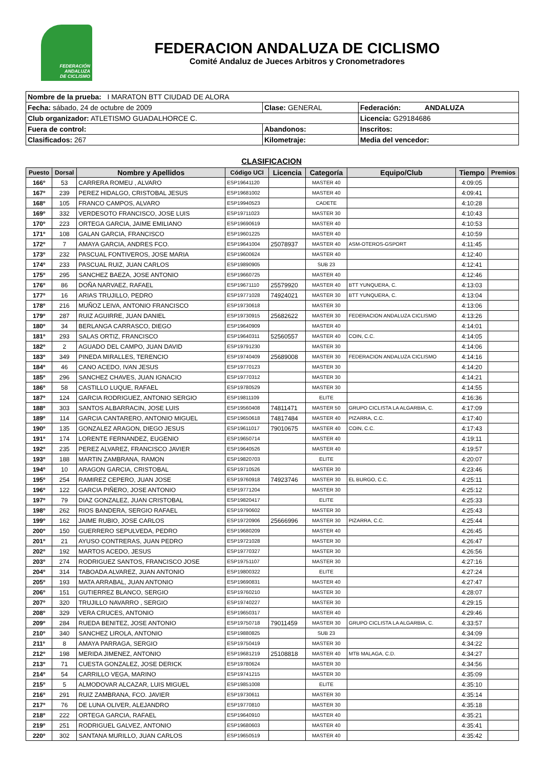FEDERACIÓN
ANDALUZA
DE CICLISMO
FEDERACION ANDALUZA DE CICLISMO
Comité Andaluz de Jueces Arbitros y Cronometradores
| Nombre de la prueba: I MARATON BTT CIUDAD DE ALORA | | |
| Fecha: sábado, 24 de octubre de 2009 | Clase: GENERAL | Federación: ANDALUZA |
| Club organizador: ATLETISMO GUADALHORCE C. | | Licencia: G29184686 |
| Fuera de control: | Abandonos: | Inscritos: |
| Clasificados: 267 | Kilometraje: | Media del vencedor: |
CLASIFICACION
| Puesto | Dorsal | Nombre y Apellidos | Código UCI | Licencia | Categoría | Equipo/Club | Tiempo | Premios |
| --- | --- | --- | --- | --- | --- | --- | --- | --- |
| 166º | 53 | CARRERA ROMEU , ALVARO | ESP19641120 | | MASTER 40 | | 4:09:05 | |
| 167º | 239 | PEREZ HIDALGO, CRISTOBAL JESUS | ESP19681002 | | MASTER 40 | | 4:09:41 | |
| 168º | 105 | FRANCO CAMPOS, ALVARO | ESP19940523 | | CADETE | | 4:10:28 | |
| 169º | 332 | VERDESOTO FRANCISCO, JOSE LUIS | ESP19711023 | | MASTER 30 | | 4:10:43 | |
| 170º | 223 | ORTEGA GARCIA, JAIME EMILIANO | ESP19690619 | | MASTER 40 | | 4:10:53 | |
| 171º | 108 | GALAN GARCIA, FRANCISCO | ESP19601225 | | MASTER 40 | | 4:10:59 | |
| 172º | 7 | AMAYA GARCIA, ANDRES FCO. | ESP19641004 | 25078937 | MASTER 40 | ASM-OTEROS-GSPORT | 4:11:45 | |
| 173º | 232 | PASCUAL FONTIVEROS, JOSE MARIA | ESP19600624 | | MASTER 40 | | 4:12:40 | |
| 174º | 233 | PASCUAL RUIZ, JUAN CARLOS | ESP19890905 | | SUB 23 | | 4:12:41 | |
| 175º | 295 | SANCHEZ BAEZA, JOSE ANTONIO | ESP19660725 | | MASTER 40 | | 4:12:46 | |
| 176º | 86 | DOÑA NARVAEZ, RAFAEL | ESP19671110 | 25579920 | MASTER 40 | BTT YUNQUERA, C. | 4:13:03 | |
| 177º | 16 | ARIAS TRUJILLO, PEDRO | ESP19771028 | 74924021 | MASTER 30 | BTT YUNQUERA, C. | 4:13:04 | |
| 178º | 216 | MUÑOZ LEIVA, ANTONIO FRANCISCO | ESP19730618 | | MASTER 30 | | 4:13:06 | |
| 179º | 287 | RUIZ AGUIRRE, JUAN DANIEL | ESP19730915 | 25682622 | MASTER 30 | FEDERACION ANDALUZA CICLISMO | 4:13:26 | |
| 180º | 34 | BERLANGA CARRASCO, DIEGO | ESP19640909 | | MASTER 40 | | 4:14:01 | |
| 181º | 293 | SALAS ORTIZ, FRANCISCO | ESP19640311 | 52560557 | MASTER 40 | COIN, C.C. | 4:14:05 | |
| 182º | 2 | AGUADO DEL CAMPO, JUAN DAVID | ESP19791230 | | MASTER 30 | | 4:14:06 | |
| 183º | 349 | PINEDA MIRALLES, TERENCIO | ESP19740409 | 25689008 | MASTER 30 | FEDERACION ANDALUZA CICLISMO | 4:14:16 | |
| 184º | 46 | CANO ACEDO, IVAN JESUS | ESP19770123 | | MASTER 30 | | 4:14:20 | |
| 185º | 296 | SANCHEZ CHAVES, JUAN IGNACIO | ESP19770312 | | MASTER 30 | | 4:14:21 | |
| 186º | 58 | CASTILLO LUQUE, RAFAEL | ESP19780529 | | MASTER 30 | | 4:14:55 | |
| 187º | 124 | GARCIA RODRIGUEZ, ANTONIO SERGIO | ESP19811109 | | ELITE | | 4:16:36 | |
| 188º | 303 | SANTOS ALBARRACIN, JOSE LUIS | ESP19560408 | 74811471 | MASTER 50 | GRUPO CICLISTA LA ALGARBIA, C. | 4:17:09 | |
| 189º | 114 | GARCIA CANTARERO, ANTONIO MIGUEL | ESP19650618 | 74817484 | MASTER 40 | PIZARRA, C.C. | 4:17:40 | |
| 190º | 135 | GONZALEZ ARAGON, DIEGO JESUS | ESP19611017 | 79010675 | MASTER 40 | COIN, C.C. | 4:17:43 | |
| 191º | 174 | LORENTE FERNANDEZ, EUGENIO | ESP19650714 | | MASTER 40 | | 4:19:11 | |
| 192º | 235 | PEREZ ALVAREZ, FRANCISCO JAVIER | ESP19640526 | | MASTER 40 | | 4:19:57 | |
| 193º | 188 | MARTIN ZAMBRANA, RAMON | ESP19820703 | | ELITE | | 4:20:07 | |
| 194º | 10 | ARAGON GARCIA, CRISTOBAL | ESP19710526 | | MASTER 30 | | 4:23:46 | |
| 195º | 254 | RAMIREZ CEPERO, JUAN JOSE | ESP19760918 | 74923746 | MASTER 30 | EL BURGO, C.C. | 4:25:11 | |
| 196º | 122 | GARCIA PIÑERO, JOSE ANTONIO | ESP19771204 | | MASTER 30 | | 4:25:12 | |
| 197º | 79 | DIAZ GONZALEZ, JUAN CRISTOBAL | ESP19820417 | | ELITE | | 4:25:33 | |
| 198º | 262 | RIOS BANDERA, SERGIO RAFAEL | ESP19790602 | | MASTER 30 | | 4:25:43 | |
| 199º | 162 | JAIME RUBIO, JOSE CARLOS | ESP19720906 | 25666996 | MASTER 30 | PIZARRA, C.C. | 4:25:44 | |
| 200º | 150 | GUERRERO SEPULVEDA, PEDRO | ESP19680209 | | MASTER 40 | | 4:26:45 | |
| 201º | 21 | AYUSO CONTRERAS, JUAN PEDRO | ESP19721028 | | MASTER 30 | | 4:26:47 | |
| 202º | 192 | MARTOS ACEDO, JESUS | ESP19770327 | | MASTER 30 | | 4:26:56 | |
| 203º | 274 | RODRIGUEZ SANTOS, FRANCISCO JOSE | ESP19751107 | | MASTER 30 | | 4:27:16 | |
| 204º | 314 | TABOADA ALVAREZ, JUAN ANTONIO | ESP19800322 | | ELITE | | 4:27:24 | |
| 205º | 193 | MATA ARRABAL, JUAN ANTONIO | ESP19690831 | | MASTER 40 | | 4:27:47 | |
| 206º | 151 | GUTIERREZ BLANCO, SERGIO | ESP19760210 | | MASTER 30 | | 4:28:07 | |
| 207º | 320 | TRUJILLO NAVARRO , SERGIO | ESP19740227 | | MASTER 30 | | 4:29:15 | |
| 208º | 329 | VERA CRUCES, ANTONIO | ESP19650317 | | MASTER 40 | | 4:29:46 | |
| 209º | 284 | RUEDA BENITEZ, JOSE ANTONIO | ESP19750718 | 79011459 | MASTER 30 | GRUPO CICLISTA LA ALGARBIA, C. | 4:33:57 | |
| 210º | 340 | SANCHEZ LIROLA, ANTONIO | ESP19880825 | | SUB 23 | | 4:34:09 | |
| 211º | 8 | AMAYA PARRAGA, SERGIO | ESP19750419 | | MASTER 30 | | 4:34:22 | |
| 212º | 198 | MERIDA JIMENEZ, ANTONIO | ESP19681219 | 25108818 | MASTER 40 | MTB MALAGA, C.D. | 4:34:27 | |
| 213º | 71 | CUESTA GONZALEZ, JOSE DERICK | ESP19780624 | | MASTER 30 | | 4:34:56 | |
| 214º | 54 | CARRILLO VEGA, MARINO | ESP19741215 | | MASTER 30 | | 4:35:09 | |
| 215º | 5 | ALMODOVAR ALCAZAR, LUIS MIGUEL | ESP19851008 | | ELITE | | 4:35:10 | |
| 216º | 291 | RUIZ ZAMBRANA, FCO. JAVIER | ESP19730611 | | MASTER 30 | | 4:35:14 | |
| 217º | 76 | DE LUNA OLIVER, ALEJANDRO | ESP19770810 | | MASTER 30 | | 4:35:18 | |
| 218º | 222 | ORTEGA GARCIA, RAFAEL | ESP19640910 | | MASTER 40 | | 4:35:21 | |
| 219º | 251 | RODRIGUEL GALVEZ, ANTONIO | ESP19680603 | | MASTER 40 | | 4:35:41 | |
| 220º | 302 | SANTANA MURILLO, JUAN CARLOS | ESP19650519 | | MASTER 40 | | 4:35:42 | |